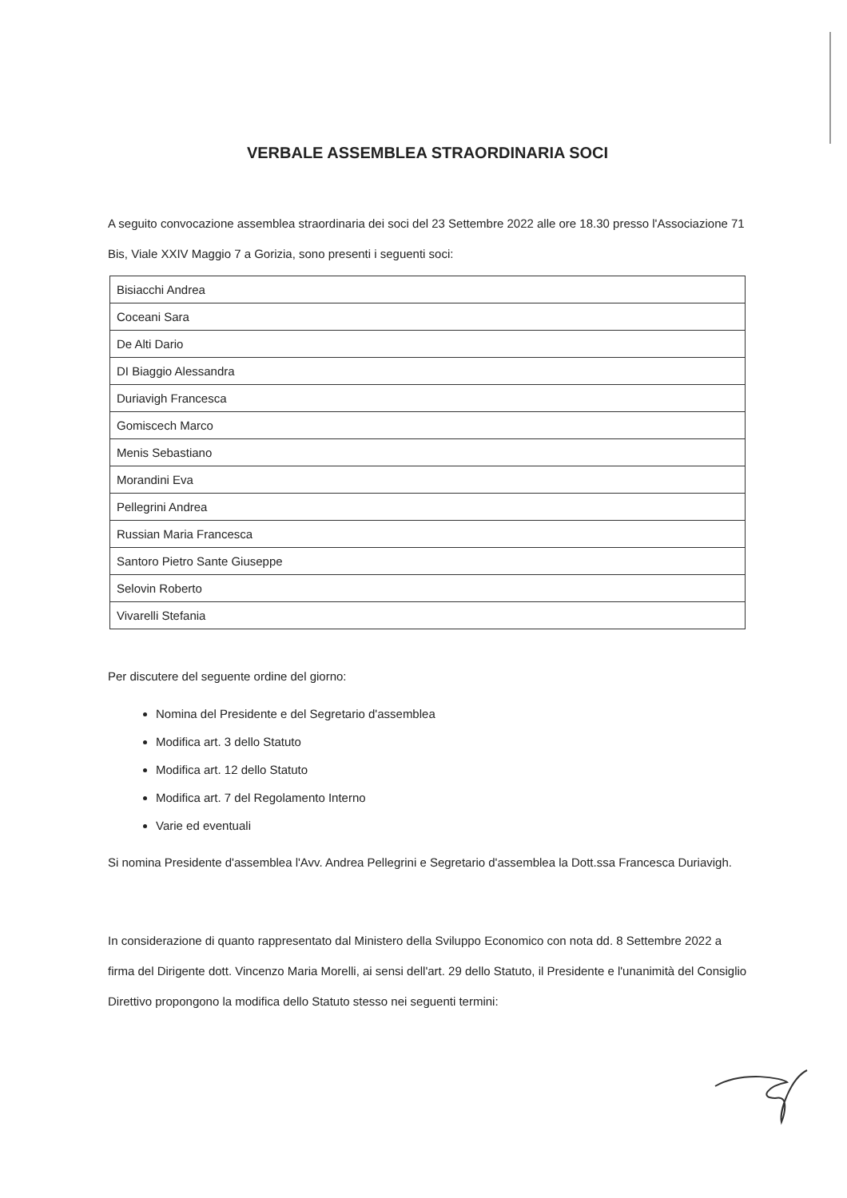VERBALE ASSEMBLEA STRAORDINARIA SOCI
A seguito convocazione assemblea straordinaria dei soci del 23 Settembre 2022 alle ore 18.30 presso l'Associazione 71 Bis, Viale XXIV Maggio 7 a Gorizia, sono presenti i seguenti soci:
| Bisiacchi Andrea |
| Coceani Sara |
| De Alti Dario |
| DI Biaggio Alessandra |
| Duriavigh Francesca |
| Gomiscech Marco |
| Menis Sebastiano |
| Morandini Eva |
| Pellegrini Andrea |
| Russian Maria Francesca |
| Santoro Pietro Sante Giuseppe |
| Selovin Roberto |
| Vivarelli Stefania |
Per discutere del seguente ordine del giorno:
Nomina del Presidente e del Segretario d'assemblea
Modifica art. 3 dello Statuto
Modifica art. 12 dello Statuto
Modifica art. 7 del Regolamento Interno
Varie ed eventuali
Si nomina Presidente d'assemblea l'Avv. Andrea Pellegrini e Segretario d'assemblea la Dott.ssa Francesca Duriavigh.
In considerazione di quanto rappresentato dal Ministero della Sviluppo Economico con nota dd. 8 Settembre 2022 a firma del Dirigente dott. Vincenzo Maria Morelli, ai sensi dell'art. 29 dello Statuto, il Presidente e l'unanimità del Consiglio Direttivo propongono la modifica dello Statuto stesso nei seguenti termini: